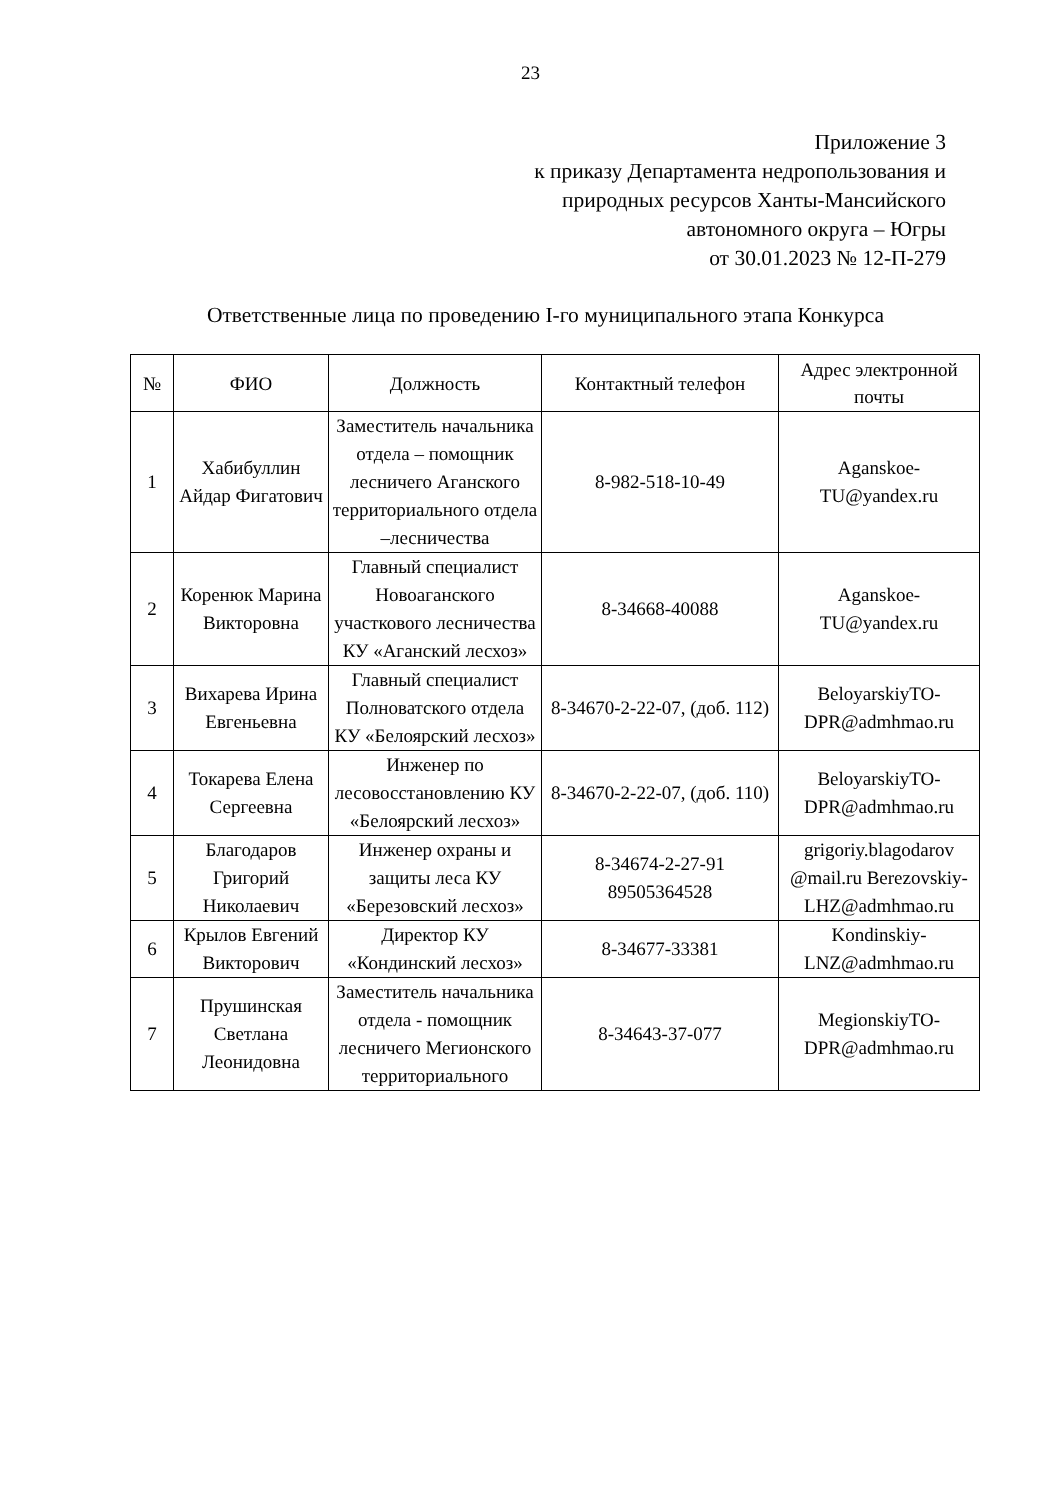23
Приложение 3
к приказу Департамента недропользования и
природных ресурсов Ханты-Мансийского
автономного округа – Югры
от 30.01.2023 № 12-П-279
Ответственные лица по проведению I-го муниципального этапа Конкурса
| № | ФИО | Должность | Контактный телефон | Адрес электронной почты |
| --- | --- | --- | --- | --- |
| 1 | Хабибуллин Айдар Фигатович | Заместитель начальника отдела – помощник лесничего Аганского территориального отдела –лесничества | 8-982-518-10-49 | Aganskoe-TU@yandex.ru |
| 2 | Коренюк Марина Викторовна | Главный специалист Новоаганского участкового лесничества КУ «Аганский лесхоз» | 8-34668-40088 | Aganskoe-TU@yandex.ru |
| 3 | Вихарева Ирина Евгеньевна | Главный специалист Полноватского отдела КУ «Белоярский лесхоз» | 8-34670-2-22-07, (доб. 112) | BeloyarskiyTO-DPR@admhmao.ru |
| 4 | Токарева Елена Сергеевна | Инженер по лесовосстановлению КУ «Белоярский лесхоз» | 8-34670-2-22-07, (доб. 110) | BeloyarskiyTO-DPR@admhmao.ru |
| 5 | Благодаров Григорий Николаевич | Инженер охраны и защиты леса КУ «Березовский лесхоз» | 8-34674-2-27-91 89505364528 | grigoriy.blagodarov @mail.ru Berezovskiy-LHZ@admhmao.ru |
| 6 | Крылов Евгений Викторович | Директор КУ «Кондинский лесхоз» | 8-34677-33381 | Kondinskiy-LNZ@admhmao.ru |
| 7 | Прушинская Светлана Леонидовна | Заместитель начальника отдела - помощник лесничего Мегионского территориального | 8-34643-37-077 | MegionskiyTO-DPR@admhmao.ru |